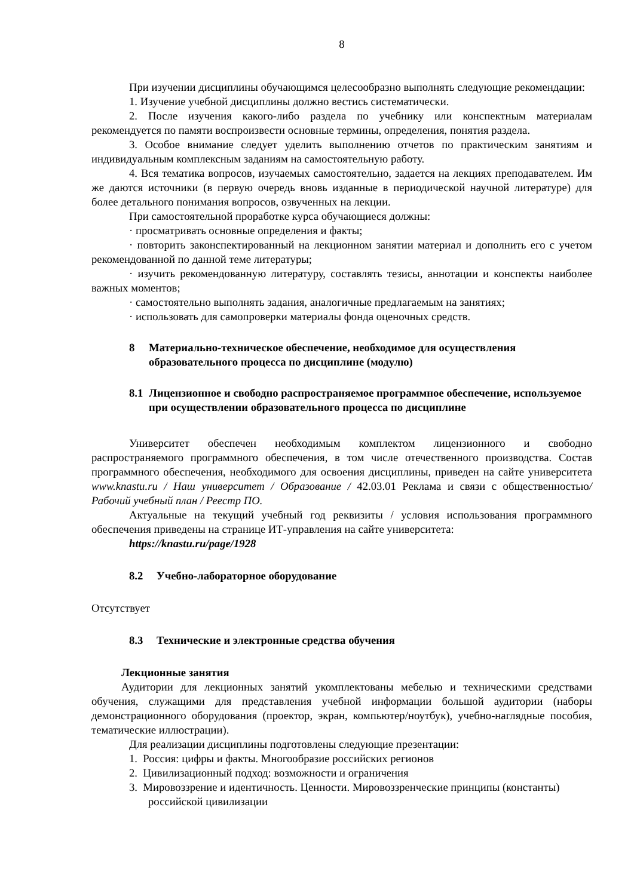8
При изучении дисциплины обучающимся целесообразно выполнять следующие рекомендации:
1. Изучение учебной дисциплины должно вестись систематически.
2. После изучения какого-либо раздела по учебнику или конспектным материалам рекомендуется по памяти воспроизвести основные термины, определения, понятия раздела.
3. Особое внимание следует уделить выполнению отчетов по практическим занятиям и индивидуальным комплексным заданиям на самостоятельную работу.
4. Вся тематика вопросов, изучаемых самостоятельно, задается на лекциях преподавателем. Им же даются источники (в первую очередь вновь изданные в периодической научной литературе) для более детального понимания вопросов, озвученных на лекции.
При самостоятельной проработке курса обучающиеся должны:
· просматривать основные определения и факты;
· повторить законспектированный на лекционном занятии материал и дополнить его с учетом рекомендованной по данной теме литературы;
· изучить рекомендованную литературу, составлять тезисы, аннотации и конспекты наиболее важных моментов;
· самостоятельно выполнять задания, аналогичные предлагаемым на занятиях;
· использовать для самопроверки материалы фонда оценочных средств.
8 Материально-техническое обеспечение, необходимое для осуществления образовательного процесса по дисциплине (модулю)
8.1 Лицензионное и свободно распространяемое программное обеспечение, используемое при осуществлении образовательного процесса по дисциплине
Университет обеспечен необходимым комплектом лицензионного и свободно распространяемого программного обеспечения, в том числе отечественного производства. Состав программного обеспечения, необходимого для освоения дисциплины, приведен на сайте университета www.knastu.ru / Наш университет / Образование / 42.03.01 Реклама и связи с общественностью/ Рабочий учебный план / Реестр ПО.
Актуальные на текущий учебный год реквизиты / условия использования программного обеспечения приведены на странице ИТ-управления на сайте университета:
https://knastu.ru/page/1928
8.2 Учебно-лабораторное оборудование
Отсутствует
8.3 Технические и электронные средства обучения
Лекционные занятия
Аудитории для лекционных занятий укомплектованы мебелью и техническими средствами обучения, служащими для представления учебной информации большой аудитории (наборы демонстрационного оборудования (проектор, экран, компьютер/ноутбук), учебно-наглядные пособия, тематические иллюстрации).
Для реализации дисциплины подготовлены следующие презентации:
1. Россия: цифры и факты. Многообразие российских регионов
2. Цивилизационный подход: возможности и ограничения
3. Мировоззрение и идентичность. Ценности. Мировоззренческие принципы (константы) российской цивилизации